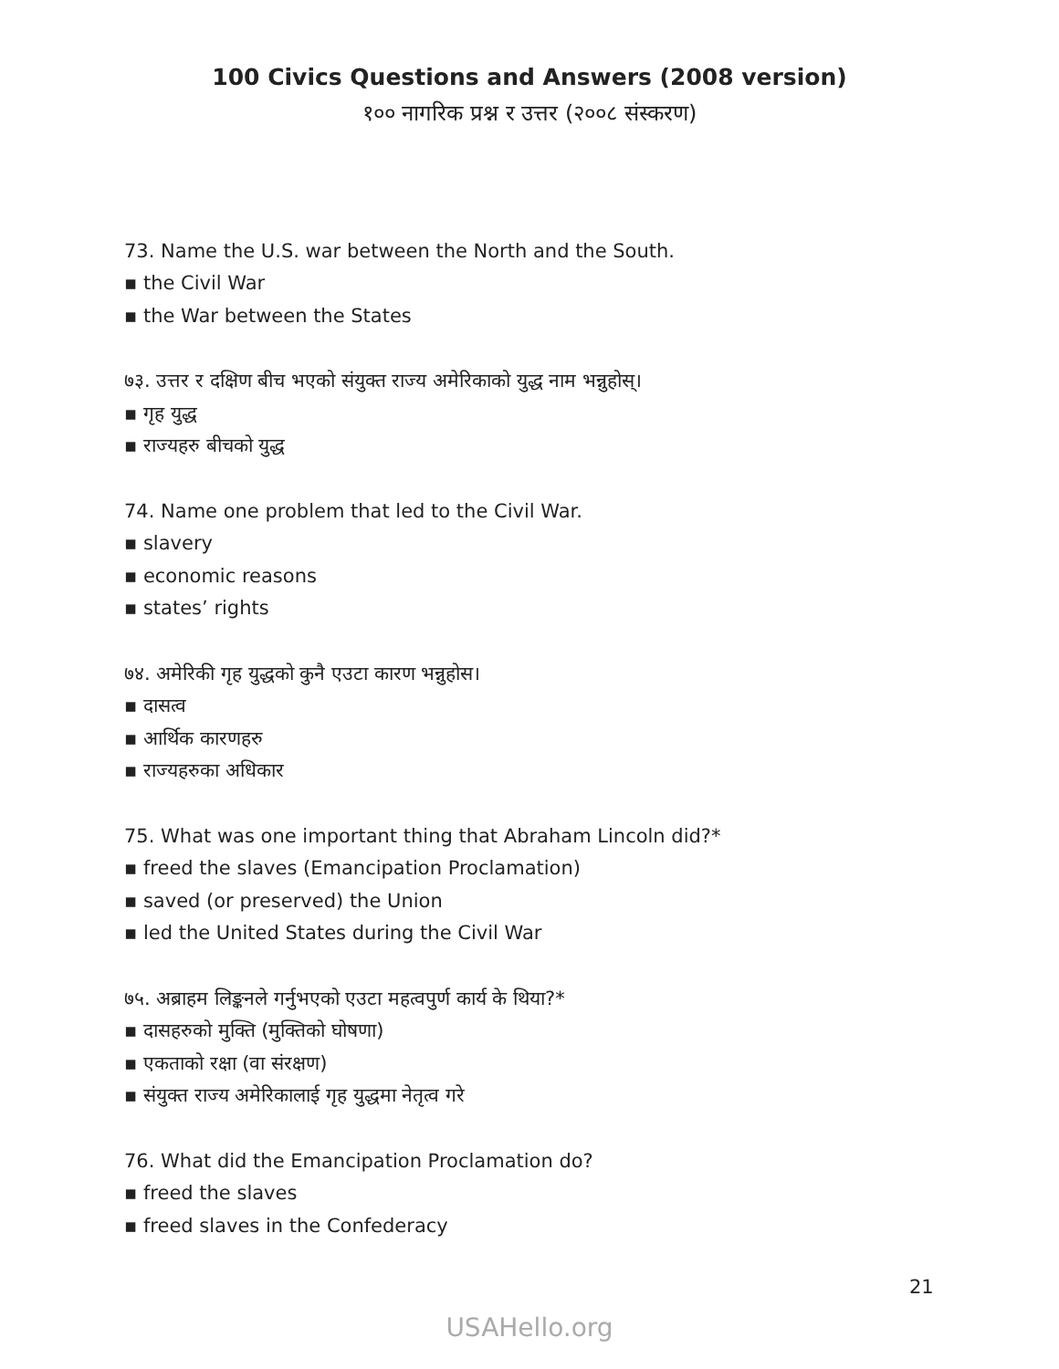100 Civics Questions and Answers (2008 version)
१०० नागरिक प्रश्न र उत्तर (२००८ संस्करण)
73. Name the U.S. war between the North and the South.
▪ the Civil War
▪ the War between the States
७३. उत्तर र दक्षिण बीच भएको संयुक्त राज्य अमेरिकाको युद्ध नाम भन्नुहोस्।
▪ गृह युद्ध
▪ राज्यहरु बीचको युद्ध
74. Name one problem that led to the Civil War.
▪ slavery
▪ economic reasons
▪ states’ rights
७४. अमेरिकी गृह युद्धको कुनै एउटा कारण भन्नुहोस।
▪ दासत्व
▪ आर्थिक कारणहरु
▪ राज्यहरुका अधिकार
75. What was one important thing that Abraham Lincoln did?*
▪ freed the slaves (Emancipation Proclamation)
▪ saved (or preserved) the Union
▪ led the United States during the Civil War
७५. अब्राहम लिङ्कनले गर्नुभएको एउटा महत्वपुर्ण कार्य के थिया?*
▪ दासहरुको मुक्ति (मुक्तिको घोषणा)
▪ एकताको रक्षा (वा संरक्षण)
▪ संयुक्त राज्य अमेरिकालाई गृह युद्धमा नेतृत्व गरे
76. What did the Emancipation Proclamation do?
▪ freed the slaves
▪ freed slaves in the Confederacy
21
USAHello.org